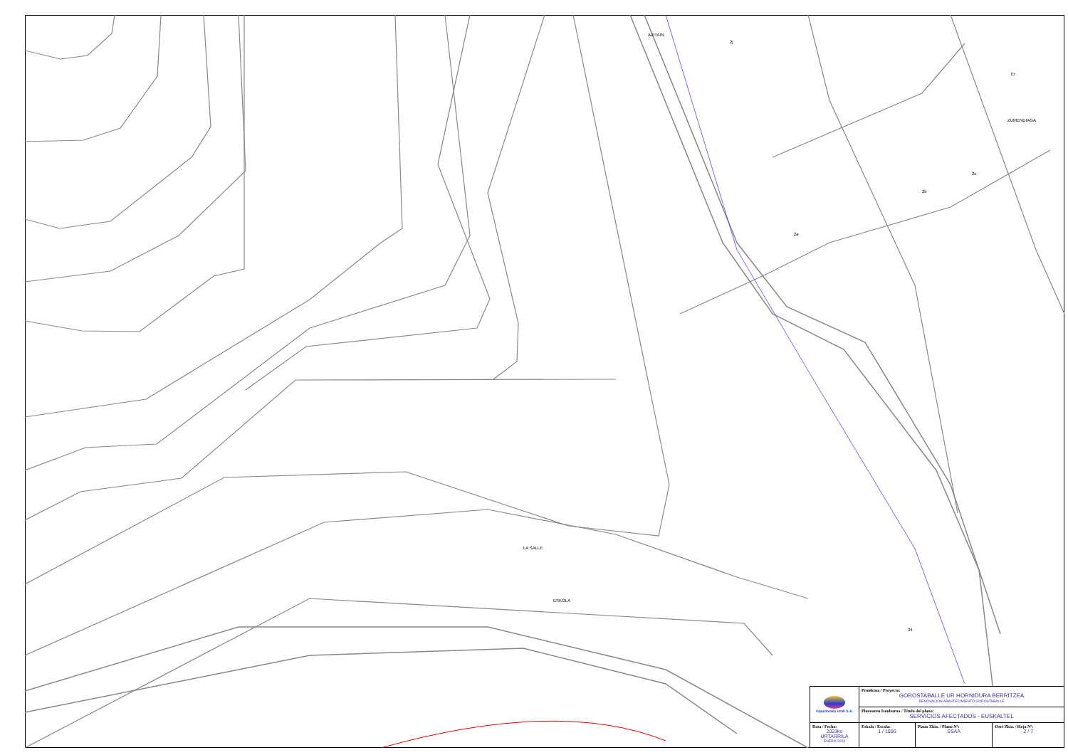LA SALLE
ESKOLA
ZUMENDIAGA
34
2a
2b
2c
2j
Er
AZITAIN
| Gipuzkoako Urak S.A. | Proiektua / Proyecto: GOROSTABALLE UR HORNIDURA BERRITZEA RENOVACION ABASTECIMIENTO GOROSTABALLE | | |
| | Planoaren Izenburua / Título del plano: SERVICIOS AFECTADOS - EUSKALTEL | | |
| Data / Fecha: 2023ko URTARRILA ENERO 2023 | Eskala / Escala: 1 / 1000 | Plano Zkia. / Plano Nº: SSAA | Orri Zkia. / Hoja Nº: 2 / 7 |